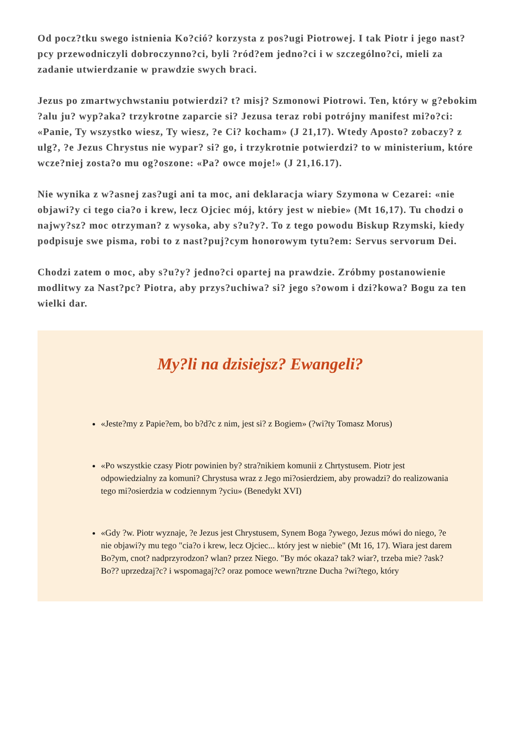Od pocz?tku swego istnienia Ko?ció? korzysta z pos?ugi Piotrowej. I tak Piotr i jego nast?pcy przewodniczyli dobroczynno?ci, byli ?ród?em jedno?ci i w szczególno?ci, mieli za zadanie utwierdzanie w prawdzie swych braci.
Jezus po zmartwychwstaniu potwierdzi? t? misj? Szmonowi Piotrowi. Ten, który w g?ebokim ?alu ju? wyp?aka? trzykrotne zaparcie si? Jezusa teraz robi potrójny manifest mi?o?ci: «Panie, Ty wszystko wiesz, Ty wiesz, ?e Ci? kocham» (J 21,17). Wtedy Aposto? zobaczy? z ulg?, ?e Jezus Chrystus nie wypar? si? go, i trzykrotnie potwierdzi? to w ministerium, które wcze?niej zosta?o mu og?oszone: «Pa? owce moje!» (J 21,16.17).
Nie wynika z w?asnej zas?ugi ani ta moc, ani deklaracja wiary Szymona w Cezarei: «nie objawi?y ci tego cia?o i krew, lecz Ojciec mój, który jest w niebie» (Mt 16,17). Tu chodzi o najwy?sz? moc otrzyman? z wysoka, aby s?u?y?. To z tego powodu Biskup Rzymski, kiedy podpisuje swe pisma, robi to z nast?puj?cym honorowym tytu?em: Servus servorum Dei.
Chodzi zatem o moc, aby s?u?y? jedno?ci opartej na prawdzie. Zróbmy postanowienie modlitwy za Nast?pc? Piotra, aby przys?uchiwa? si? jego s?owom i dzi?kowa? Bogu za ten wielki dar.
My?li na dzisiejsz? Ewangeli?
«Jeste?my z Papie?em, bo b?d?c z nim, jest si? z Bogiem» (?wi?ty Tomasz Morus)
«Po wszystkie czasy Piotr powinien by? stra?nikiem komunii z Chrtystusem. Piotr jest odpowiedzialny za komuni? Chrystusa wraz z Jego mi?osierdziem, aby prowadzi? do realizowania tego mi?osierdzia w codziennym ?yciu» (Benedykt XVI)
«Gdy ?w. Piotr wyznaje, ?e Jezus jest Chrystusem, Synem Boga ?ywego, Jezus mówi do niego, ?e nie objawi?y mu tego "cia?o i krew, lecz Ojciec... który jest w niebie" (Mt 16, 17). Wiara jest darem Bo?ym, cnot? nadprzyrodzon? wlan? przez Niego. "By móc okaza? tak? wiar?, trzeba mie? ?ask? Bo?? uprzedzaj?c? i wspomagaj?c? oraz pomoce wewn?trzne Ducha ?wi?tego, który